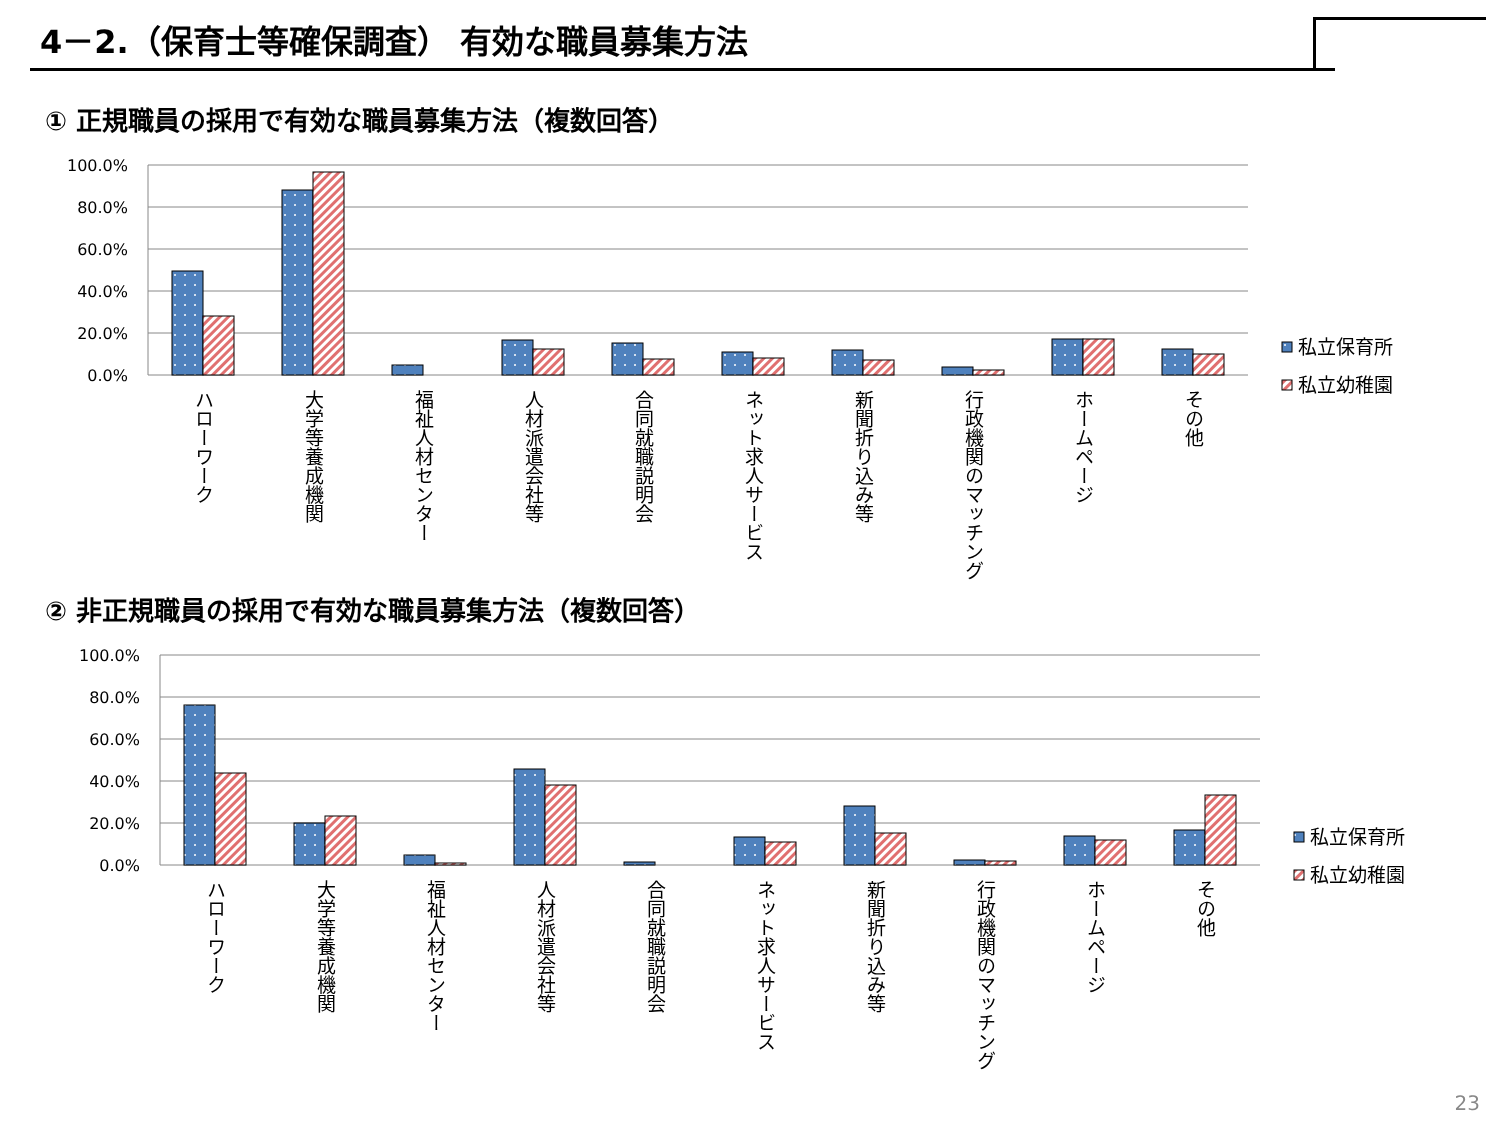4－2.（保育士等確保調査） 有効な職員募集方法
① 正規職員の採用で有効な職員募集方法（複数回答）
② 非正規職員の採用で有効な職員募集方法（複数回答）
100.0%
80.0%
60.0%
40.0%
20.0%
0.0%
100.0%
80.0%
60.0%
40.0%
20.0%
0.0%
私立保育所
私立幼稚園
私立保育所
私立幼稚園
ハローワーク
大学等養成機関
福祉人材センター
人材派遣会社等
合同就職説明会
ネット求人サービス
新聞折り込み等
行政機関のマッチング
ホームページ
その他
ハローワーク
大学等養成機関
福祉人材センター
人材派遣会社等
合同就職説明会
ネット求人サービス
新聞折り込み等
行政機関のマッチング
ホームページ
その他
23